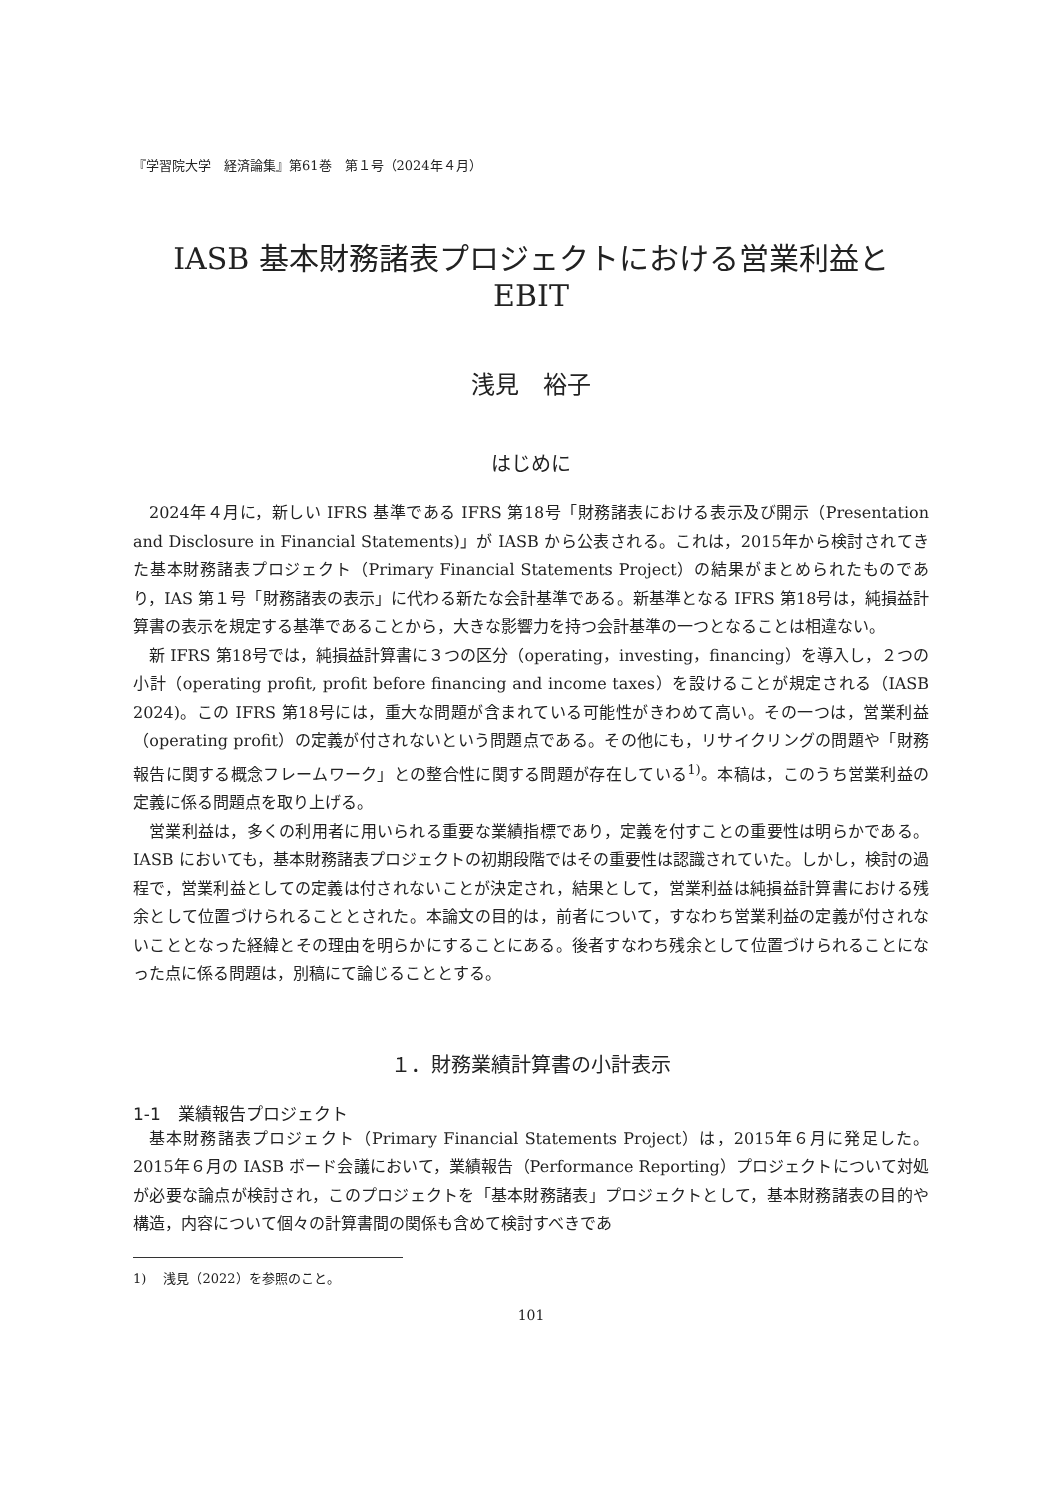『学習院大学　経済論集』第61巻　第１号（2024年４月）
IASB 基本財務諸表プロジェクトにおける営業利益と EBIT
浅見　裕子
はじめに
2024年４月に，新しい IFRS 基準である IFRS 第18号「財務諸表における表示及び開示（Presentation and Disclosure in Financial Statements)」が IASB から公表される。これは，2015年から検討されてきた基本財務諸表プロジェクト（Primary Financial Statements Project）の結果がまとめられたものであり，IAS 第１号「財務諸表の表示」に代わる新たな会計基準である。新基準となる IFRS 第18号は，純損益計算書の表示を規定する基準であることから，大きな影響力を持つ会計基準の一つとなることは相違ない。
新 IFRS 第18号では，純損益計算書に３つの区分（operating，investing，financing）を導入し，２つの小計（operating profit, profit before financing and income taxes）を設けることが規定される（IASB 2024)。この IFRS 第18号には，重大な問題が含まれている可能性がきわめて高い。その一つは，営業利益（operating profit）の定義が付されないという問題点である。その他にも，リサイクリングの問題や「財務報告に関する概念フレームワーク」との整合性に関する問題が存在している<sup>1)</sup>。本稿は，このうち営業利益の定義に係る問題点を取り上げる。
営業利益は，多くの利用者に用いられる重要な業績指標であり，定義を付すことの重要性は明らかである。IASB においても，基本財務諸表プロジェクトの初期段階ではその重要性は認識されていた。しかし，検討の過程で，営業利益としての定義は付されないことが決定され，結果として，営業利益は純損益計算書における残余として位置づけられることとされた。本論文の目的は，前者について，すなわち営業利益の定義が付されないこととなった経緯とその理由を明らかにすることにある。後者すなわち残余として位置づけられることになった点に係る問題は，別稿にて論じることとする。
１．財務業績計算書の小計表示
1-1　業績報告プロジェクト
基本財務諸表プロジェクト（Primary Financial Statements Project）は，2015年６月に発足した。2015年６月の IASB ボード会議において，業績報告（Performance Reporting）プロジェクトについて対処が必要な論点が検討され，このプロジェクトを「基本財務諸表」プロジェクトとして，基本財務諸表の目的や構造，内容について個々の計算書間の関係も含めて検討すべきであ
1)　 浅見（2022）を参照のこと。
101